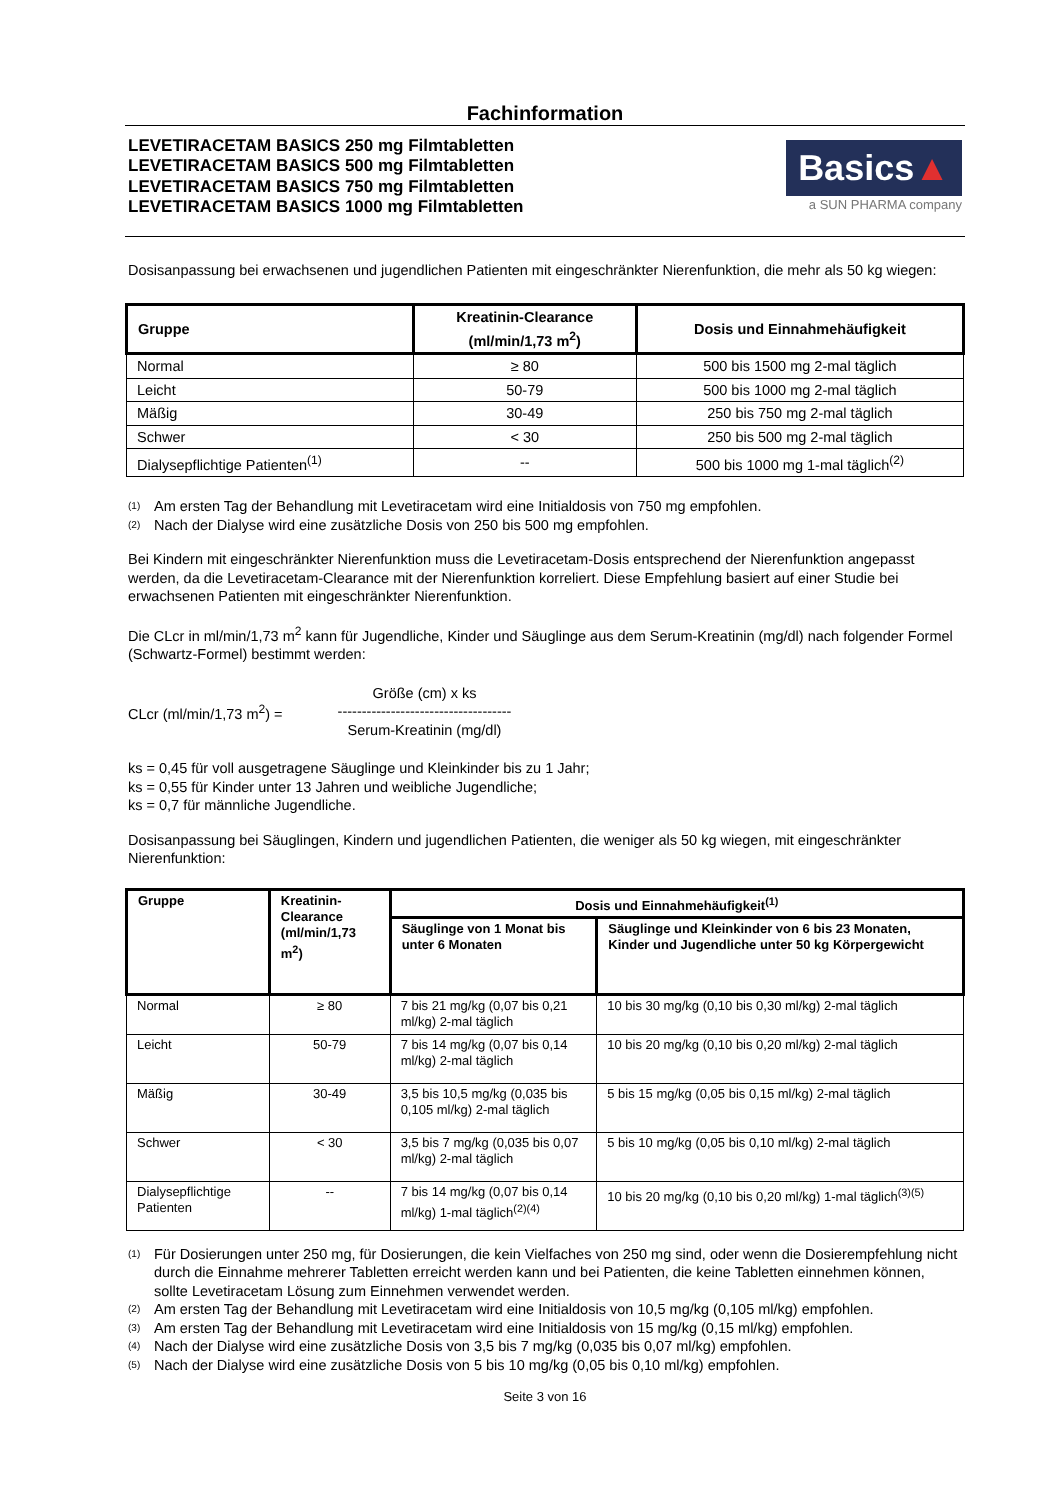Fachinformation
LEVETIRACETAM BASICS 250 mg Filmtabletten
LEVETIRACETAM BASICS 500 mg Filmtabletten
LEVETIRACETAM BASICS 750 mg Filmtabletten
LEVETIRACETAM BASICS 1000 mg Filmtabletten
Basics▲
a SUN PHARMA company
Dosisanpassung bei erwachsenen und jugendlichen Patienten mit eingeschränkter Nierenfunktion, die mehr als 50 kg wiegen:
| Gruppe | Kreatinin-Clearance (ml/min/1,73 m<sup>2</sup>) | Dosis und Einnahmehäufigkeit |
| --- | --- | --- |
| Normal | ≥ 80 | 500 bis 1500 mg 2-mal täglich |
| Leicht | 50-79 | 500 bis 1000 mg 2-mal täglich |
| Mäßig | 30-49 | 250 bis 750 mg 2-mal täglich |
| Schwer | < 30 | 250 bis 500 mg 2-mal täglich |
| Dialysepflichtige Patienten<sup>(1)</sup> | -- | 500 bis 1000 mg 1-mal täglich<sup>(2)</sup> |
(1) Am ersten Tag der Behandlung mit Levetiracetam wird eine Initialdosis von 750 mg empfohlen.
(2) Nach der Dialyse wird eine zusätzliche Dosis von 250 bis 500 mg empfohlen.
Bei Kindern mit eingeschränkter Nierenfunktion muss die Levetiracetam-Dosis entsprechend der Nierenfunktion angepasst werden, da die Levetiracetam-Clearance mit der Nierenfunktion korreliert. Diese Empfehlung basiert auf einer Studie bei erwachsenen Patienten mit eingeschränkter Nierenfunktion.
Die CLcr in ml/min/1,73 m<sup>2</sup> kann für Jugendliche, Kinder und Säuglinge aus dem Serum-Kreatinin (mg/dl) nach folgender Formel (Schwartz-Formel) bestimmt werden:
CLcr (ml/min/1,73 m<sup>2</sup>) =
Größe (cm) x ks
------------------------------------
Serum-Kreatinin (mg/dl)
ks = 0,45 für voll ausgetragene Säuglinge und Kleinkinder bis zu 1 Jahr;
ks = 0,55 für Kinder unter 13 Jahren und weibliche Jugendliche;
ks = 0,7 für männliche Jugendliche.
Dosisanpassung bei Säuglingen, Kindern und jugendlichen Patienten, die weniger als 50 kg wiegen, mit eingeschränkter Nierenfunktion:
| Gruppe | Kreatinin-Clearance (ml/min/1,73 m<sup>2</sup>) | Dosis und Einnahmehäufigkeit<sup>(1)</sup> | |
| --- | --- | --- | --- |
| | | Säuglinge von 1 Monat bis unter 6 Monaten | Säuglinge und Kleinkinder von 6 bis 23 Monaten, Kinder und Jugendliche unter 50 kg Körpergewicht |
| Normal | ≥ 80 | 7 bis 21 mg/kg (0,07 bis 0,21 ml/kg) 2-mal täglich | 10 bis 30 mg/kg (0,10 bis 0,30 ml/kg) 2-mal täglich |
| Leicht | 50-79 | 7 bis 14 mg/kg (0,07 bis 0,14 ml/kg) 2-mal täglich | 10 bis 20 mg/kg (0,10 bis 0,20 ml/kg) 2-mal täglich |
| Mäßig | 30-49 | 3,5 bis 10,5 mg/kg (0,035 bis 0,105 ml/kg) 2-mal täglich | 5 bis 15 mg/kg (0,05 bis 0,15 ml/kg) 2-mal täglich |
| Schwer | < 30 | 3,5 bis 7 mg/kg (0,035 bis 0,07 ml/kg) 2-mal täglich | 5 bis 10 mg/kg (0,05 bis 0,10 ml/kg) 2-mal täglich |
| Dialysepflichtige Patienten | -- | 7 bis 14 mg/kg (0,07 bis 0,14 ml/kg) 1-mal täglich<sup>(2)(4)</sup> | 10 bis 20 mg/kg (0,10 bis 0,20 ml/kg) 1-mal täglich<sup>(3)(5)</sup> |
(1) Für Dosierungen unter 250 mg, für Dosierungen, die kein Vielfaches von 250 mg sind, oder wenn die Dosierempfehlung nicht durch die Einnahme mehrerer Tabletten erreicht werden kann und bei Patienten, die keine Tabletten einnehmen können, sollte Levetiracetam Lösung zum Einnehmen verwendet werden.
(2) Am ersten Tag der Behandlung mit Levetiracetam wird eine Initialdosis von 10,5 mg/kg (0,105 ml/kg) empfohlen.
(3) Am ersten Tag der Behandlung mit Levetiracetam wird eine Initialdosis von 15 mg/kg (0,15 ml/kg) empfohlen.
(4) Nach der Dialyse wird eine zusätzliche Dosis von 3,5 bis 7 mg/kg (0,035 bis 0,07 ml/kg) empfohlen.
(5) Nach der Dialyse wird eine zusätzliche Dosis von 5 bis 10 mg/kg (0,05 bis 0,10 ml/kg) empfohlen.
Seite 3 von 16